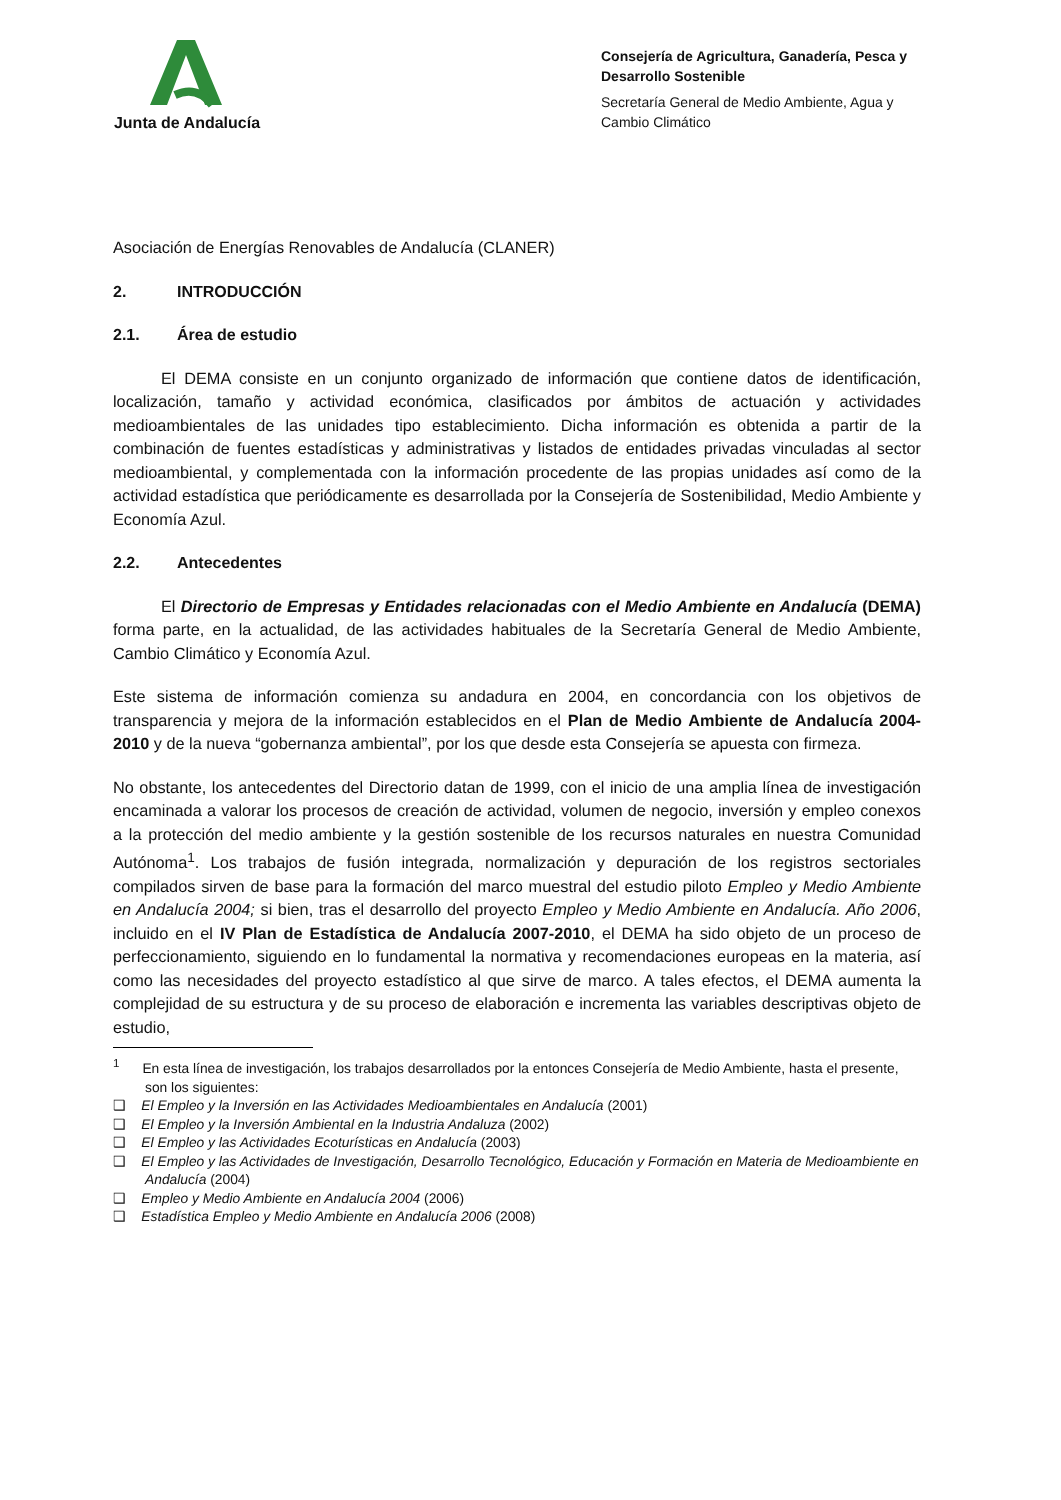Junta de Andalucía
Consejería de Agricultura, Ganadería, Pesca y Desarrollo Sostenible
Secretaría General de Medio Ambiente, Agua y Cambio Climático
Asociación de Energías Renovables de Andalucía (CLANER)
2. INTRODUCCIÓN
2.1. Área de estudio
El DEMA consiste en un conjunto organizado de información que contiene datos de identificación, localización, tamaño y actividad económica, clasificados por ámbitos de actuación y actividades medioambientales de las unidades tipo establecimiento. Dicha información es obtenida a partir de la combinación de fuentes estadísticas y administrativas y listados de entidades privadas vinculadas al sector medioambiental, y complementada con la información procedente de las propias unidades así como de la actividad estadística que periódicamente es desarrollada por la Consejería de Sostenibilidad, Medio Ambiente y Economía Azul.
2.2. Antecedentes
El Directorio de Empresas y Entidades relacionadas con el Medio Ambiente en Andalucía (DEMA) forma parte, en la actualidad, de las actividades habituales de la Secretaría General de Medio Ambiente, Cambio Climático y Economía Azul.
Este sistema de información comienza su andadura en 2004, en concordancia con los objetivos de transparencia y mejora de la información establecidos en el Plan de Medio Ambiente de Andalucía 2004-2010 y de la nueva “gobernanza ambiental”, por los que desde esta Consejería se apuesta con firmeza.
No obstante, los antecedentes del Directorio datan de 1999, con el inicio de una amplia línea de investigación encaminada a valorar los procesos de creación de actividad, volumen de negocio, inversión y empleo conexos a la protección del medio ambiente y la gestión sostenible de los recursos naturales en nuestra Comunidad Autónoma<sup>1</sup>. Los trabajos de fusión integrada, normalización y depuración de los registros sectoriales compilados sirven de base para la formación del marco muestral del estudio piloto Empleo y Medio Ambiente en Andalucía 2004; si bien, tras el desarrollo del proyecto Empleo y Medio Ambiente en Andalucía. Año 2006, incluido en el IV Plan de Estadística de Andalucía 2007-2010, el DEMA ha sido objeto de un proceso de perfeccionamiento, siguiendo en lo fundamental la normativa y recomendaciones europeas en la materia, así como las necesidades del proyecto estadístico al que sirve de marco. A tales efectos, el DEMA aumenta la complejidad de su estructura y de su proceso de elaboración e incrementa las variables descriptivas objeto de estudio,
<sup>1</sup> En esta línea de investigación, los trabajos desarrollados por la entonces Consejería de Medio Ambiente, hasta el presente, son los siguientes:
❑ El Empleo y la Inversión en las Actividades Medioambientales en Andalucía (2001)
❑ El Empleo y la Inversión Ambiental en la Industria Andaluza (2002)
❑ El Empleo y las Actividades Ecoturísticas en Andalucía (2003)
❑ El Empleo y las Actividades de Investigación, Desarrollo Tecnológico, Educación y Formación en Materia de Medioambiente en Andalucía (2004)
❑ Empleo y Medio Ambiente en Andalucía 2004 (2006)
❑ Estadística Empleo y Medio Ambiente en Andalucía 2006 (2008)